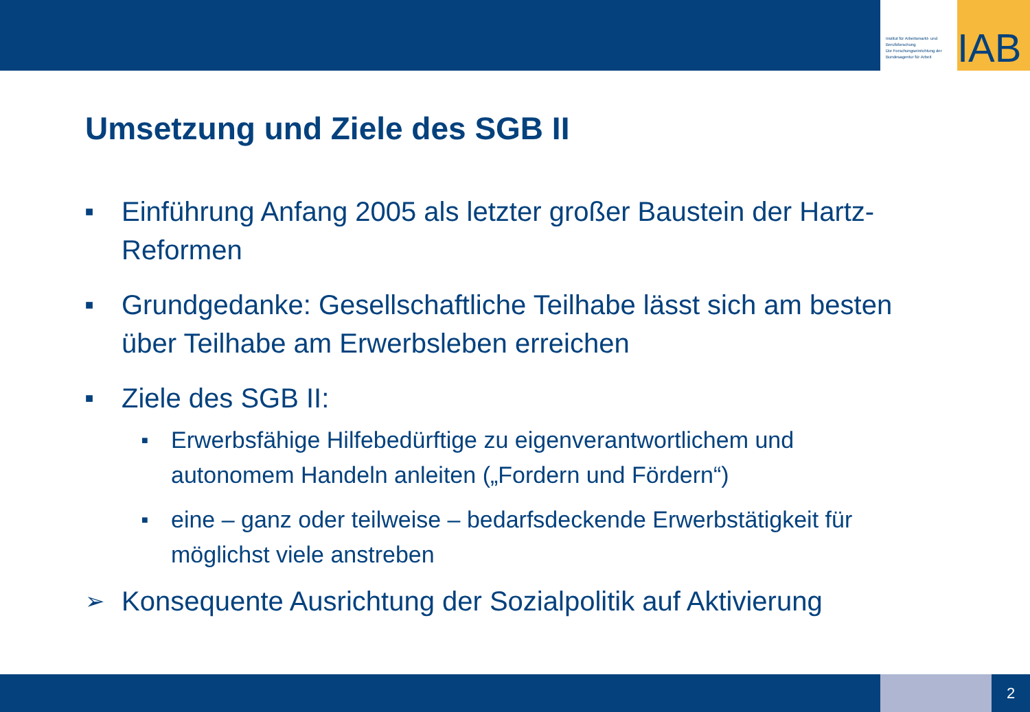Institut für Arbeitsmarkt- und Berufsforschung
Die Forschungseinrichtung der Bundesagentur für Arbeit
IAB
Umsetzung und Ziele des SGB II
■ Einführung Anfang 2005 als letzter großer Baustein der Hartz-Reformen
■ Grundgedanke: Gesellschaftliche Teilhabe lässt sich am besten über Teilhabe am Erwerbsleben erreichen
■ Ziele des SGB II:
■ Erwerbsfähige Hilfebedürftige zu eigenverantwortlichem und autonomem Handeln anleiten („Fordern und Fördern“)
■ eine – ganz oder teilweise – bedarfsdeckende Erwerbstätigkeit für möglichst viele anstreben
➢ Konsequente Ausrichtung der Sozialpolitik auf Aktivierung
2